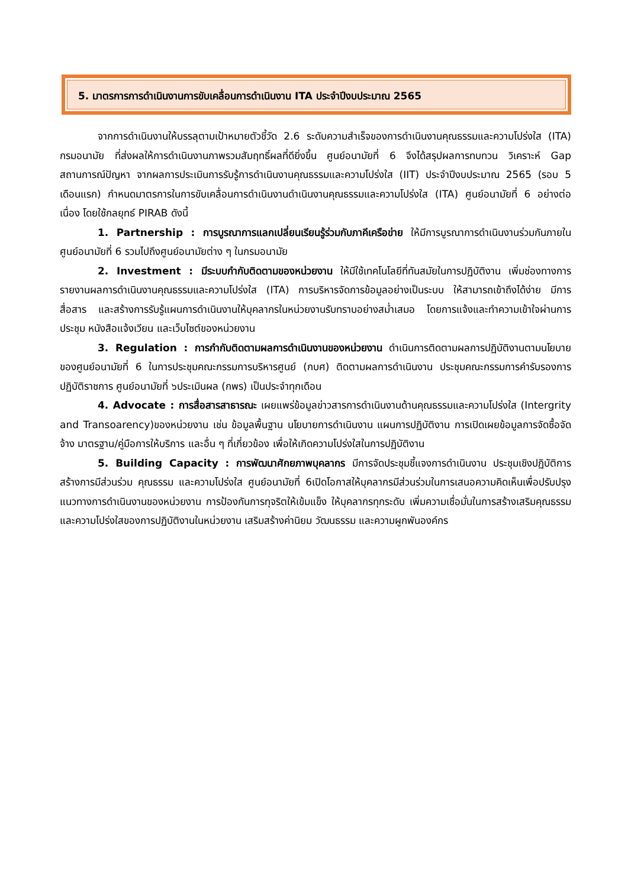5. มาตรการการดำเนินงานการขับเคลื่อนการดำเนินงาน ITA ประจำปีงบประมาณ 2565
จากการดำเนินงานให้บรรลุตามเป้าหมายตัวชี้วัด 2.6 ระดับความสำเร็จของการดำเนินงานคุณธรรมและความโปร่งใส (ITA) กรมอนามัย ที่ส่งผลให้การดำเนินงานภาพรวมสัมฤทธิ์ผลที่ดียิ่งขึ้น ศูนย์อนามัยที่ 6 จึงได้สรุปผลการทบทวน วิเคราะห์ Gap สถานการณ์ปัญหา จากผลการประเมินการรับรู้การดำเนินงานคุณธรรมและความโปร่งใส (IIT) ประจำปีงบประมาณ 2565 (รอบ 5 เดือนแรก) กำหนดมาตรการในการขับเคลื่อนการดำเนินงานดำเนินงานคุณธรรมและความโปร่งใส (ITA) ศูนย์อนามัยที่ 6 อย่างต่อเนื่อง โดยใช้กลยุทธ์ PIRAB ดังนี้
1. Partnership : การบูรณาการแลกเปลี่ยนเรียนรู้ร่วมกับภาคีเครือข่าย ให้มีการบูรณาการดำเนินงานร่วมกันภายในศูนย์อนามัยที่ 6 รวมไปถึงศูนย์อนามัยต่าง ๆ ในกรมอนามัย
2. Investment : มีระบบกำกับติดตามของหน่วยงาน ให้มีใช้เทคโนโลยีที่ทันสมัยในการปฏิบัติงาน เพิ่มช่องทางการรายงานผลการดำเนินงานคุณธรรมและความโปร่งใส (ITA) การบริหารจัดการข้อมูลอย่างเป็นระบบ ให้สามารถเข้าถึงได้ง่าย มีการสื่อสาร และสร้างการรับรู้แผนการดำเนินงานให้บุคลากรในหน่วยงานรับทราบอย่างสม่ำเสมอ โดยการแจ้งและทำความเข้าใจผ่านการประชุม หนังสือแจ้งเวียน และเว็บไซต์ของหน่วยงาน
3. Regulation : การกำกับติดตามผลการดำเนินงานของหน่วยงาน ดำเนินการติดตามผลการปฏิบัติงานตามนโยบายของศูนย์อนามัยที่ 6 ในการประชุมคณะกรรมการบริหารศูนย์ (กบศ) ติดตามผลการดำเนินงาน ประชุมคณะกรรมการคำรับรองการปฏิบัติราชการ ศูนย์อนามัยที่ ๖ประเมินผล (กพร) เป็นประจำทุกเดือน
4. Advocate : การสื่อสารสาธารณะ เผยแพร่ข้อมูลข่าวสารการดำเนินงานด้านคุณธรรมและความโปร่งใส (Intergrity and Transoarency)ของหน่วยงาน เช่น ข้อมูลพื้นฐาน นโยบายการดำเนินงาน แผนการปฏิบัติงาน การเปิดเผยข้อมูลการจัดซื้อจัดจ้าง มาตรฐาน/คู่มือการให้บริการ และอื่น ๆ ที่เกี่ยวข้อง เพื่อให้เกิดความโปร่งใสในการปฏิบัติงาน
5. Building Capacity : การพัฒนาศักยภาพบุคลากร มีการจัดประชุมชี้แจงการดำเนินงาน ประชุมเชิงปฏิบัติการ สร้างการมีส่วนร่วม คุณธรรม และความโปร่งใส ศูนย์อนามัยที่ 6เปิดโอกาสให้บุคลากรมีส่วนร่วมในการเสนอความคิดเห็นเพื่อปรับปรุงแนวทางการดำเนินงานของหน่วยงาน การป้องกันการทุจริตให้เข้มแข็ง ให้บุคลากรทุกระดับ เพิ่มความเชื่อมั่นในการสร้างเสริมคุณธรรมและความโปร่งใสของการปฏิบัติงานในหน่วยงาน เสริมสร้างค่านิยม วัฒนธรรม และความผูกพันองค์กร